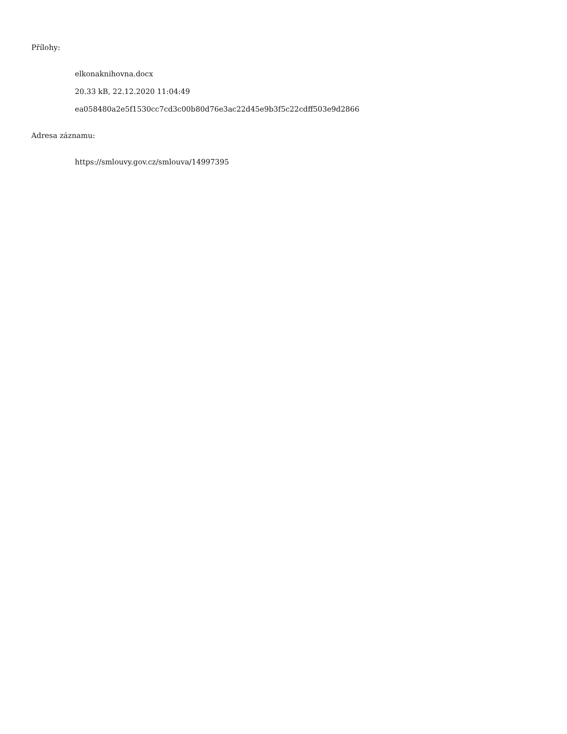Přílohy:
elkonaknihovna.docx
20.33 kB, 22.12.2020 11:04:49
ea058480a2e5f1530cc7cd3c00b80d76e3ac22d45e9b3f5c22cdff503e9d2866
Adresa záznamu:
https://smlouvy.gov.cz/smlouva/14997395